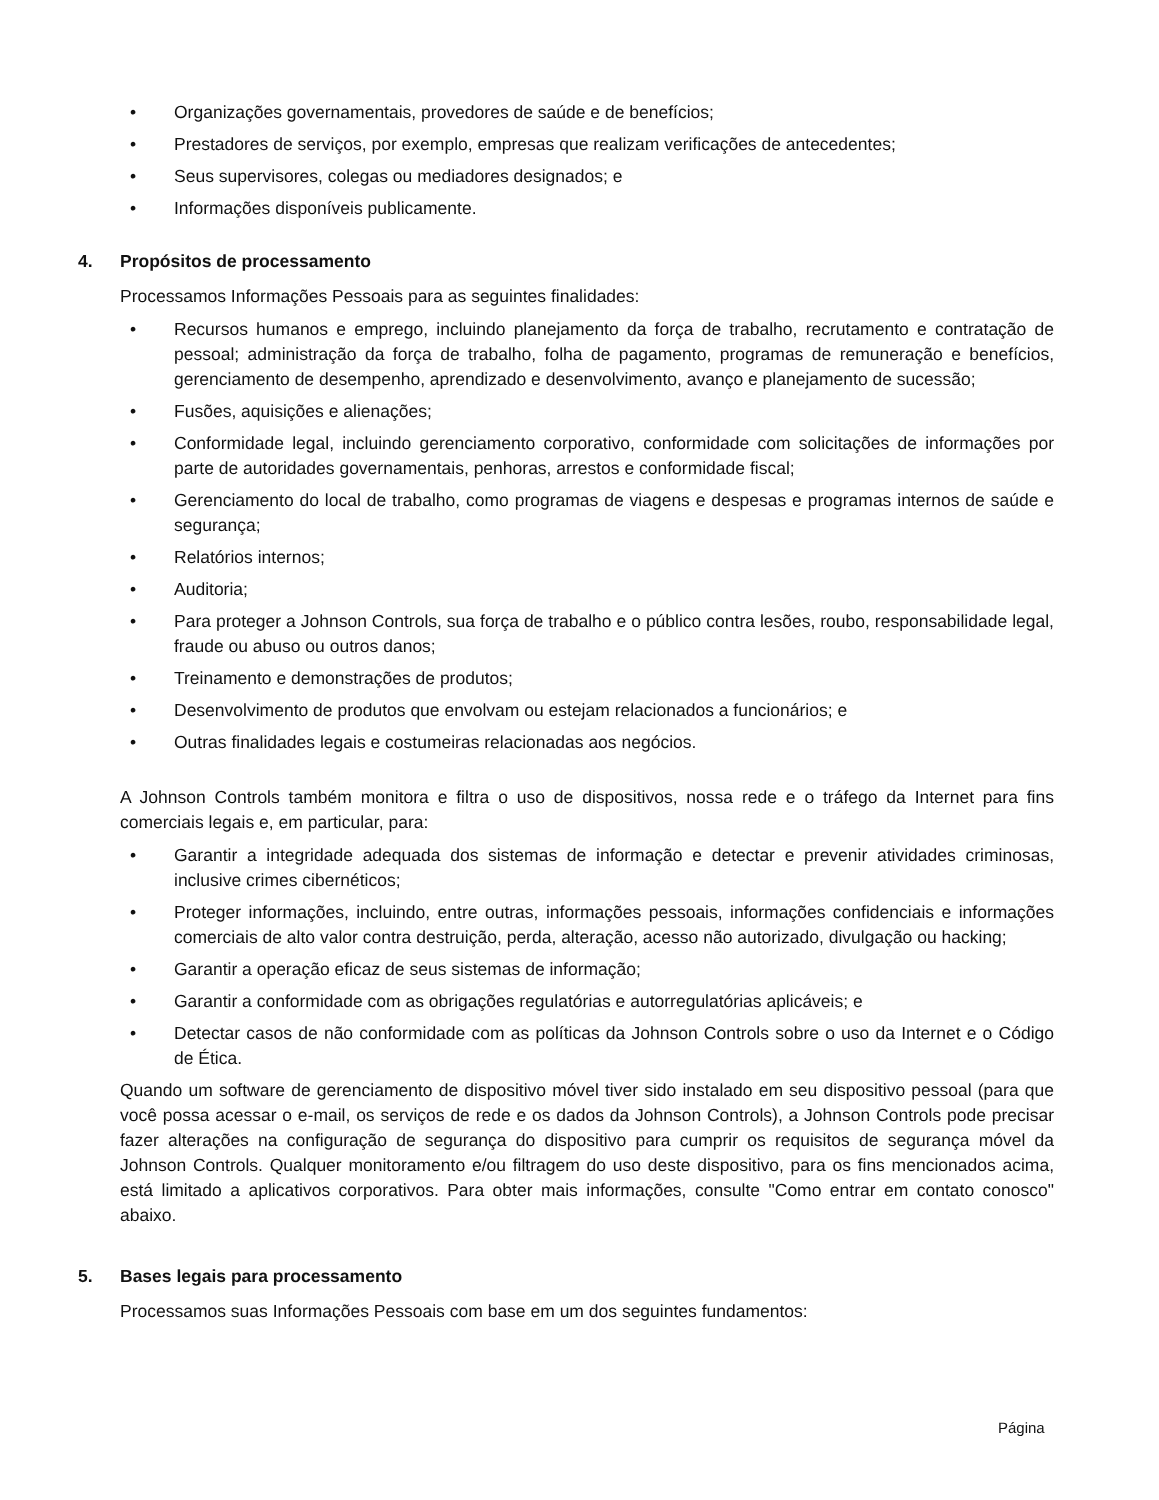• Organizações governamentais, provedores de saúde e de benefícios;
• Prestadores de serviços, por exemplo, empresas que realizam verificações de antecedentes;
• Seus supervisores, colegas ou mediadores designados; e
• Informações disponíveis publicamente.
4. Propósitos de processamento
Processamos Informações Pessoais para as seguintes finalidades:
• Recursos humanos e emprego, incluindo planejamento da força de trabalho, recrutamento e contratação de pessoal; administração da força de trabalho, folha de pagamento, programas de remuneração e benefícios, gerenciamento de desempenho, aprendizado e desenvolvimento, avanço e planejamento de sucessão;
• Fusões, aquisições e alienações;
• Conformidade legal, incluindo gerenciamento corporativo, conformidade com solicitações de informações por parte de autoridades governamentais, penhoras, arrestos e conformidade fiscal;
• Gerenciamento do local de trabalho, como programas de viagens e despesas e programas internos de saúde e segurança;
• Relatórios internos;
• Auditoria;
• Para proteger a Johnson Controls, sua força de trabalho e o público contra lesões, roubo, responsabilidade legal, fraude ou abuso ou outros danos;
• Treinamento e demonstrações de produtos;
• Desenvolvimento de produtos que envolvam ou estejam relacionados a funcionários; e
• Outras finalidades legais e costumeiras relacionadas aos negócios.
A Johnson Controls também monitora e filtra o uso de dispositivos, nossa rede e o tráfego da Internet para fins comerciais legais e, em particular, para:
• Garantir a integridade adequada dos sistemas de informação e detectar e prevenir atividades criminosas, inclusive crimes cibernéticos;
• Proteger informações, incluindo, entre outras, informações pessoais, informações confidenciais e informações comerciais de alto valor contra destruição, perda, alteração, acesso não autorizado, divulgação ou hacking;
• Garantir a operação eficaz de seus sistemas de informação;
• Garantir a conformidade com as obrigações regulatórias e autorregulatórias aplicáveis; e
• Detectar casos de não conformidade com as políticas da Johnson Controls sobre o uso da Internet e o Código de Ética.
Quando um software de gerenciamento de dispositivo móvel tiver sido instalado em seu dispositivo pessoal (para que você possa acessar o e-mail, os serviços de rede e os dados da Johnson Controls), a Johnson Controls pode precisar fazer alterações na configuração de segurança do dispositivo para cumprir os requisitos de segurança móvel da Johnson Controls. Qualquer monitoramento e/ou filtragem do uso deste dispositivo, para os fins mencionados acima, está limitado a aplicativos corporativos. Para obter mais informações, consulte "Como entrar em contato conosco" abaixo.
5. Bases legais para processamento
Processamos suas Informações Pessoais com base em um dos seguintes fundamentos:
Página